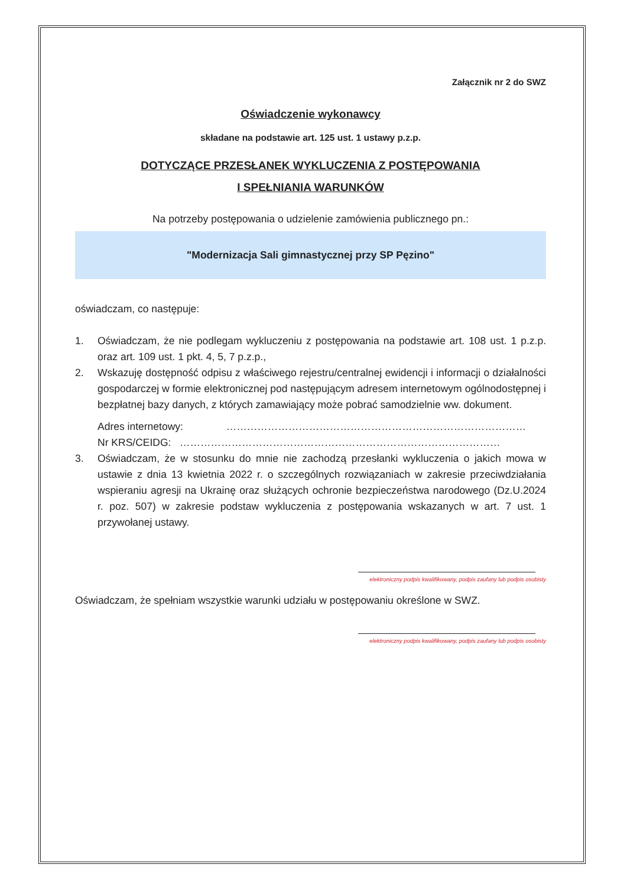Załącznik nr 2 do SWZ
Oświadczenie wykonawcy
składane na podstawie art. 125 ust. 1 ustawy p.z.p.
DOTYCZĄCE PRZESŁANEK WYKLUCZENIA Z POSTĘPOWANIA
I SPEŁNIANIA WARUNKÓW
Na potrzeby postępowania o udzielenie zamówienia publicznego pn.:
"Modernizacja Sali gimnastycznej przy SP Pęzino"
oświadczam, co następuje:
1. Oświadczam, że nie podlegam wykluczeniu z postępowania na podstawie art. 108 ust. 1 p.z.p. oraz art. 109 ust. 1 pkt. 4, 5, 7 p.z.p.,
2. Wskazuję dostępność odpisu z właściwego rejestru/centralnej ewidencji i informacji o działalności gospodarczej w formie elektronicznej pod następującym adresem internetowym ogólnodostępnej i bezpłatnej bazy danych, z których zamawiający może pobrać samodzielnie ww. dokument.
Adres internetowy: ……………………………………………………………………………
Nr KRS/CEIDG: …………………………………………………………………………………
3. Oświadczam, że w stosunku do mnie nie zachodzą przesłanki wykluczenia o jakich mowa w ustawie z dnia 13 kwietnia 2022 r. o szczególnych rozwiązaniach w zakresie przeciwdziałania wspieraniu agresji na Ukrainę oraz służących ochronie bezpieczeństwa narodowego (Dz.U.2024 r. poz. 507) w zakresie podstaw wykluczenia z postępowania wskazanych w art. 7 ust. 1 przywołanej ustawy.
elektroniczny podpis kwalifikowany, podpis zaufany lub podpis osobisty
Oświadczam, że spełniam wszystkie warunki udziału w postępowaniu określone w SWZ.
elektroniczny podpis kwalifikowany, podpis zaufany lub podpis osobisty